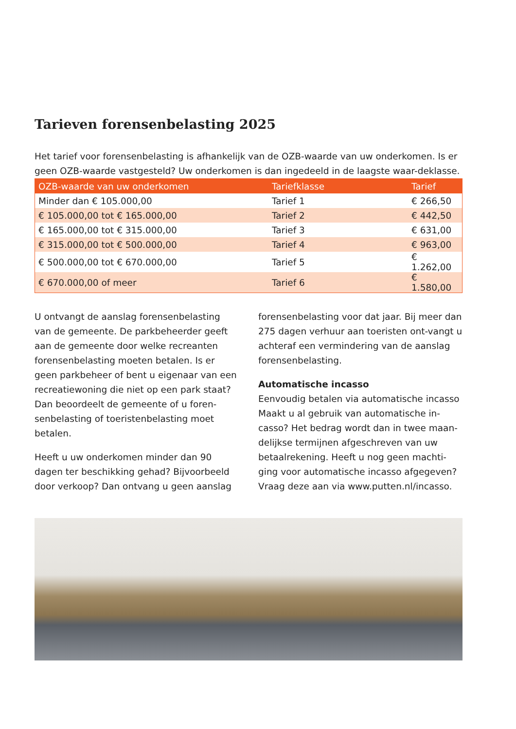Tarieven forensenbelasting 2025
Het tarief voor forensenbelasting is afhankelijk van de OZB-waarde van uw onderkomen. Is er geen OZB-waarde vastgesteld? Uw onderkomen is dan ingedeeld in de laagste waar-deklasse.
| OZB-waarde van uw onderkomen | Tariefklasse | Tarief |
| --- | --- | --- |
| Minder dan € 105.000,00 | Tarief 1 | € 266,50 |
| € 105.000,00 tot € 165.000,00 | Tarief 2 | € 442,50 |
| € 165.000,00 tot € 315.000,00 | Tarief 3 | € 631,00 |
| € 315.000,00 tot € 500.000,00 | Tarief 4 | € 963,00 |
| € 500.000,00 tot € 670.000,00 | Tarief 5 | € 1.262,00 |
| € 670.000,00 of meer | Tarief 6 | € 1.580,00 |
U ontvangt de aanslag forensenbelasting van de gemeente. De parkbeheerder geeft aan de gemeente door welke recreanten forensenbelasting moeten betalen. Is er geen parkbeheer of bent u eigenaar van een recreatiewoning die niet op een park staat? Dan beoordeelt de gemeente of u foren-senbelasting of toeristenbelasting moet betalen.
Heeft u uw onderkomen minder dan 90 dagen ter beschikking gehad? Bijvoorbeeld door verkoop? Dan ontvang u geen aanslag
forensenbelasting voor dat jaar. Bij meer dan 275 dagen verhuur aan toeristen ont-vangt u achteraf een vermindering van de aanslag forensenbelasting.
Automatische incasso
Eenvoudig betalen via automatische incasso Maakt u al gebruik van automatische in-casso? Het bedrag wordt dan in twee maan-delijkse termijnen afgeschreven van uw betaalrekening. Heeft u nog geen machti-ging voor automatische incasso afgegeven? Vraag deze aan via www.putten.nl/incasso.